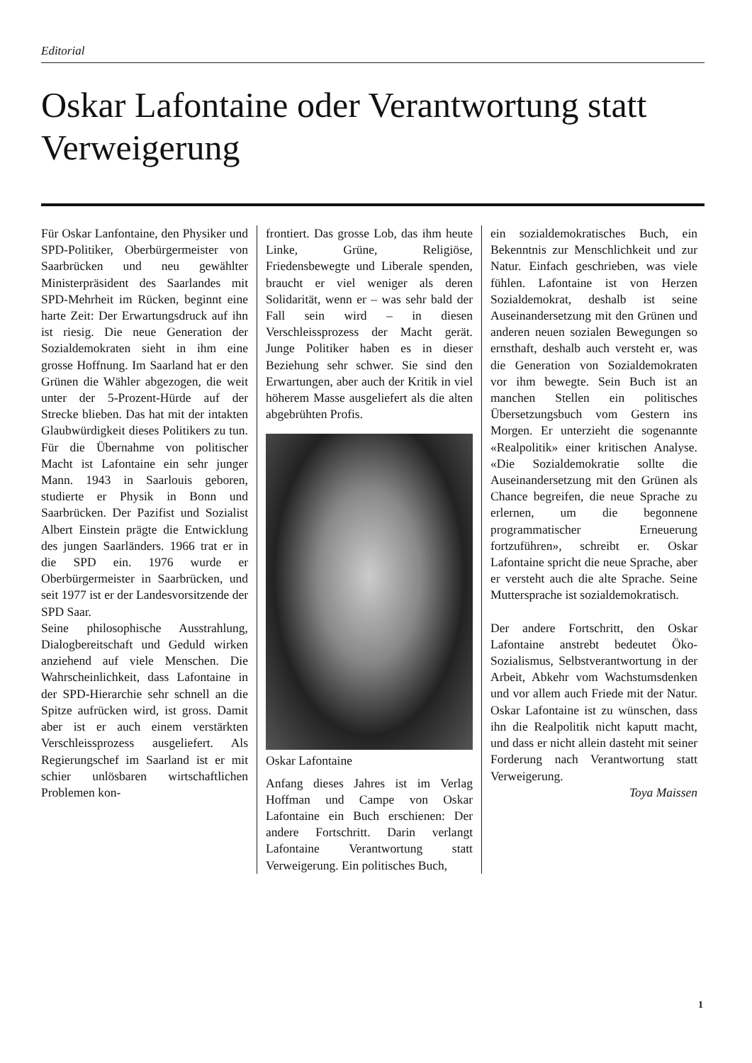Editorial
Oskar Lafontaine oder Verantwortung statt Verweigerung
Für Oskar Lanfontaine, den Physiker und SPD-Politiker, Oberbürgermeister von Saarbrücken und neu gewählter Ministerpräsident des Saarlandes mit SPD-Mehrheit im Rücken, beginnt eine harte Zeit: Der Erwartungsdruck auf ihn ist riesig. Die neue Generation der Sozialdemokraten sieht in ihm eine grosse Hoffnung. Im Saarland hat er den Grünen die Wähler abgezogen, die weit unter der 5-Prozent-Hürde auf der Strecke blieben. Das hat mit der intakten Glaubwürdigkeit dieses Politikers zu tun. Für die Übernahme von politischer Macht ist Lafontaine ein sehr junger Mann. 1943 in Saarlouis geboren, studierte er Physik in Bonn und Saarbrücken. Der Pazifist und Sozialist Albert Einstein prägte die Entwicklung des jungen Saarländers. 1966 trat er in die SPD ein. 1976 wurde er Oberbürgermeister in Saarbrücken, und seit 1977 ist er der Landesvorsitzende der SPD Saar.
Seine philosophische Ausstrahlung, Dialogbereitschaft und Geduld wirken anziehend auf viele Menschen. Die Wahrscheinlichkeit, dass Lafontaine in der SPD-Hierarchie sehr schnell an die Spitze aufrücken wird, ist gross. Damit aber ist er auch einem verstärkten Verschleissprozess ausgeliefert. Als Regierungschef im Saarland ist er mit schier unlösbaren wirtschaftlichen Problemen kon-
frontiert. Das grosse Lob, das ihm heute Linke, Grüne, Religiöse, Friedensbewegte und Liberale spenden, braucht er viel weniger als deren Solidarität, wenn er – was sehr bald der Fall sein wird – in diesen Verschleissprozess der Macht gerät. Junge Politiker haben es in dieser Beziehung sehr schwer. Sie sind den Erwartungen, aber auch der Kritik in viel höherem Masse ausgeliefert als die alten abgebrühten Profis.
Oskar Lafontaine
Anfang dieses Jahres ist im Verlag Hoffman und Campe von Oskar Lafontaine ein Buch erschienen: Der andere Fortschritt. Darin verlangt Lafontaine Verantwortung statt Verweigerung. Ein politisches Buch,
ein sozialdemokratisches Buch, ein Bekenntnis zur Menschlichkeit und zur Natur. Einfach geschrieben, was viele fühlen. Lafontaine ist von Herzen Sozialdemokrat, deshalb ist seine Auseinandersetzung mit den Grünen und anderen neuen sozialen Bewegungen so ernsthaft, deshalb auch versteht er, was die Generation von Sozialdemokraten vor ihm bewegte. Sein Buch ist an manchen Stellen ein politisches Übersetzungsbuch vom Gestern ins Morgen. Er unterzieht die sogenannte «Realpolitik» einer kritischen Analyse. «Die Sozialdemokratie sollte die Auseinandersetzung mit den Grünen als Chance begreifen, die neue Sprache zu erlernen, um die begonnene programmatischer Erneuerung fortzuführen», schreibt er. Oskar Lafontaine spricht die neue Sprache, aber er versteht auch die alte Sprache. Seine Muttersprache ist sozialdemokratisch.
Der andere Fortschritt, den Oskar Lafontaine anstrebt bedeutet Öko-Sozialismus, Selbstverantwortung in der Arbeit, Abkehr vom Wachstumsdenken und vor allem auch Friede mit der Natur. Oskar Lafontaine ist zu wünschen, dass ihn die Realpolitik nicht kaputt macht, und dass er nicht allein dasteht mit seiner Forderung nach Verantwortung statt Verweigerung.
Toya Maissen
1